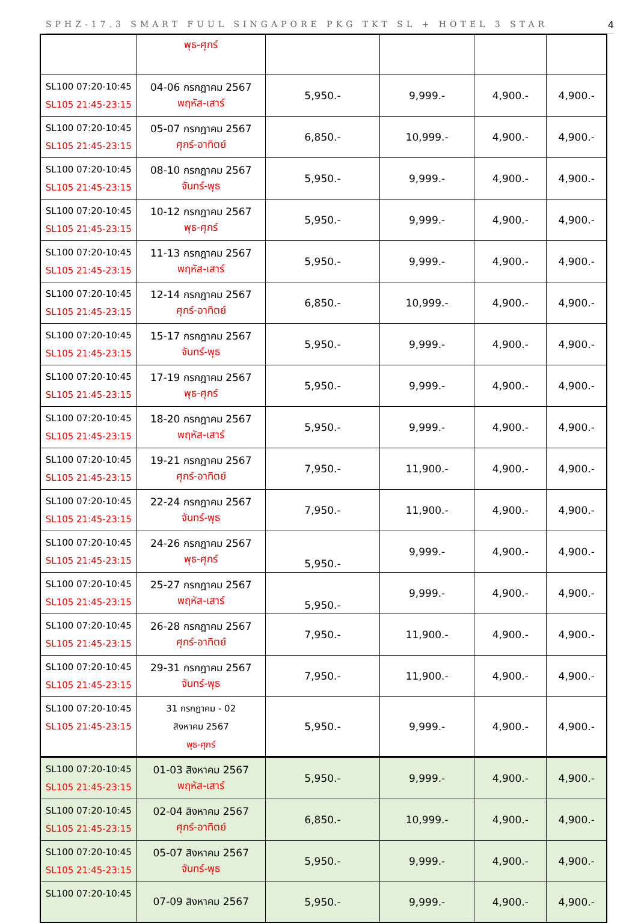SPHZ-17.3 SMART FUUL SINGAPORE PKG TKT SL + HOTEL 3 STAR 4
| | พุธ-ศุกร์ | | | | |
| SL100 07:20-10:45 SL105 21:45-23:15 | 04-06 กรกฎาคม 2567 พฤหัส-เสาร์ | 5,950.- | 9,999.- | 4,900.- | 4,900.- |
| SL100 07:20-10:45 SL105 21:45-23:15 | 05-07 กรกฎาคม 2567 ศุกร์-อาทิตย์ | 6,850.- | 10,999.- | 4,900.- | 4,900.- |
| SL100 07:20-10:45 SL105 21:45-23:15 | 08-10 กรกฎาคม 2567 จันทร์-พุธ | 5,950.- | 9,999.- | 4,900.- | 4,900.- |
| SL100 07:20-10:45 SL105 21:45-23:15 | 10-12 กรกฎาคม 2567 พุธ-ศุกร์ | 5,950.- | 9,999.- | 4,900.- | 4,900.- |
| SL100 07:20-10:45 SL105 21:45-23:15 | 11-13 กรกฎาคม 2567 พฤหัส-เสาร์ | 5,950.- | 9,999.- | 4,900.- | 4,900.- |
| SL100 07:20-10:45 SL105 21:45-23:15 | 12-14 กรกฎาคม 2567 ศุกร์-อาทิตย์ | 6,850.- | 10,999.- | 4,900.- | 4,900.- |
| SL100 07:20-10:45 SL105 21:45-23:15 | 15-17 กรกฎาคม 2567 จันทร์-พุธ | 5,950.- | 9,999.- | 4,900.- | 4,900.- |
| SL100 07:20-10:45 SL105 21:45-23:15 | 17-19 กรกฎาคม 2567 พุธ-ศุกร์ | 5,950.- | 9,999.- | 4,900.- | 4,900.- |
| SL100 07:20-10:45 SL105 21:45-23:15 | 18-20 กรกฎาคม 2567 พฤหัส-เสาร์ | 5,950.- | 9,999.- | 4,900.- | 4,900.- |
| SL100 07:20-10:45 SL105 21:45-23:15 | 19-21 กรกฎาคม 2567 ศุกร์-อาทิตย์ | 7,950.- | 11,900.- | 4,900.- | 4,900.- |
| SL100 07:20-10:45 SL105 21:45-23:15 | 22-24 กรกฎาคม 2567 จันทร์-พุธ | 7,950.- | 11,900.- | 4,900.- | 4,900.- |
| SL100 07:20-10:45 SL105 21:45-23:15 | 24-26 กรกฎาคม 2567 พุธ-ศุกร์ | 5,950.- | 9,999.- | 4,900.- | 4,900.- |
| SL100 07:20-10:45 SL105 21:45-23:15 | 25-27 กรกฎาคม 2567 พฤหัส-เสาร์ | 5,950.- | 9,999.- | 4,900.- | 4,900.- |
| SL100 07:20-10:45 SL105 21:45-23:15 | 26-28 กรกฎาคม 2567 ศุกร์-อาทิตย์ | 7,950.- | 11,900.- | 4,900.- | 4,900.- |
| SL100 07:20-10:45 SL105 21:45-23:15 | 29-31 กรกฎาคม 2567 จันทร์-พุธ | 7,950.- | 11,900.- | 4,900.- | 4,900.- |
| SL100 07:20-10:45 SL105 21:45-23:15 | 31 กรกฎาคม - 02 สิงหาคม 2567 พุธ-ศุกร์ | 5,950.- | 9,999.- | 4,900.- | 4,900.- |
| SL100 07:20-10:45 SL105 21:45-23:15 | 01-03 สิงหาคม 2567 พฤหัส-เสาร์ | 5,950.- | 9,999.- | 4,900.- | 4,900.- |
| SL100 07:20-10:45 SL105 21:45-23:15 | 02-04 สิงหาคม 2567 ศุกร์-อาทิตย์ | 6,850.- | 10,999.- | 4,900.- | 4,900.- |
| SL100 07:20-10:45 SL105 21:45-23:15 | 05-07 สิงหาคม 2567 จันทร์-พุธ | 5,950.- | 9,999.- | 4,900.- | 4,900.- |
| SL100 07:20-10:45 | 07-09 สิงหาคม 2567 | 5,950.- | 9,999.- | 4,900.- | 4,900.- |